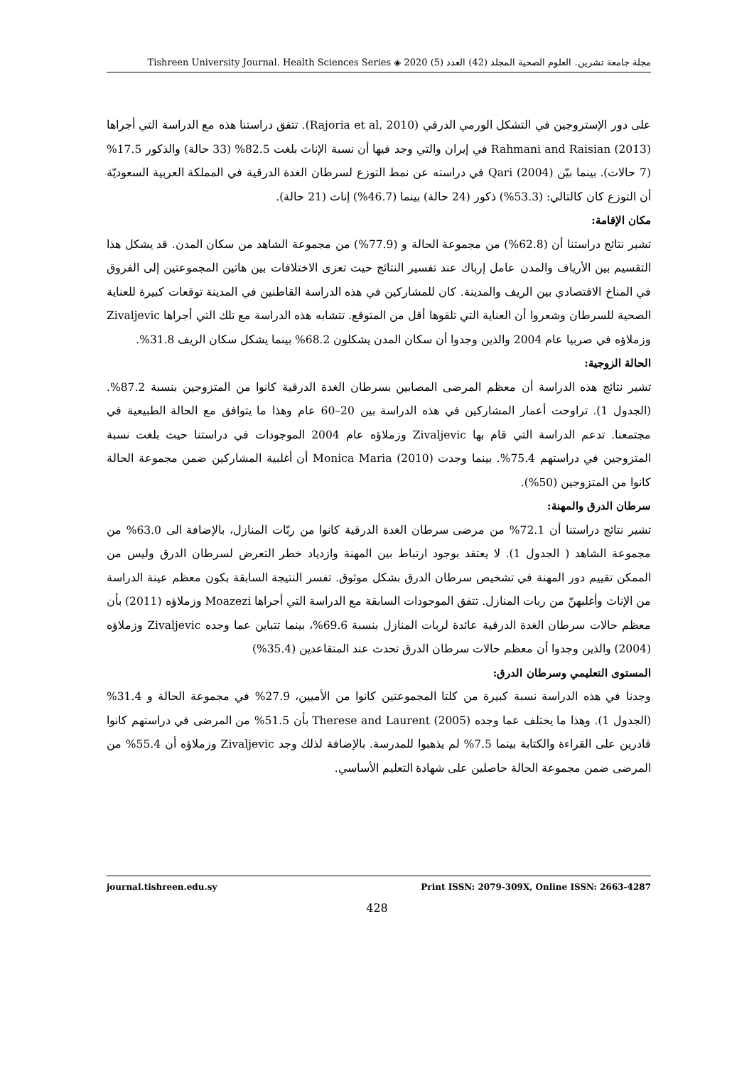مجلة جامعة تشرين. العلوم الصحية المجلد (42) العدد (5) 2020 ◈ Tishreen University Journal. Health Sciences Series
على دور الإستروجين في التشكل الورمي الدرقي (Rajoria et al, 2010). تتفق دراستنا هذه مع الدراسة التي أجراها Rahmani and Raisian (2013) في إيران والتي وجد فيها أن نسبة الإناث بلغت 82.5% (33 حالة) والذكور 17.5% (7 حالات). بينما بيّن Qari (2004) في دراسته عن نمط التوزع لسرطان الغدة الدرقية في المملكة العربية السعوديّة أن التوزع كان كالتالي: (53.3%) ذكور (24 حالة) بينما (46.7%) إناث (21 حالة).
مكان الإقامة:
تشير نتائج دراستنا أن (62.8%) من مجموعة الحالة و (77.9%) من مجموعة الشاهد من سكان المدن. قد يشكل هذا التقسيم بين الأرياف والمدن عامل إرباك عند تفسير النتائج حيث تعزى الاختلافات بين هاتين المجموعتين إلى الفروق في المناخ الاقتصادي بين الريف والمدينة. كان للمشاركين في هذه الدراسة القاطنين في المدينة توقعات كبيرة للعناية الصحية للسرطان وشعروا أن العناية التي تلقوها أقل من المتوقع. تتشابه هذه الدراسة مع تلك التي أجراها Zivaljevic وزملاؤه في صربيا عام 2004 والذين وجدوا أن سكان المدن يشكلون 68.2% بينما يشكل سكان الريف 31.8%.
الحالة الزوجية:
تشير نتائج هذه الدراسة أن معظم المرضى المصابين بسرطان الغدة الدرقية كانوا من المتزوجين بنسبة 87.2%. (الجدول 1). تراوحت أعمار المشاركين في هذه الدراسة بين 20–60 عام وهذا ما يتوافق مع الحالة الطبيعية في مجتمعنا. تدعم الدراسة التي قام بها Zivaljevic وزملاؤه عام 2004 الموجودات في دراستنا حيث بلغت نسبة المتزوجين في دراستهم 75.4%. بينما وجدت Monica Maria (2010) أن أغلبية المشاركين ضمن مجموعة الحالة كانوا من المتزوجين (50%).
سرطان الدرق والمهنة:
تشير نتائج دراستنا أن 72.1% من مرضى سرطان الغدة الدرقية كانوا من ربّات المنازل، بالإضافة الى 63.0% من مجموعة الشاهد ( الجدول 1). لا يعتقد بوجود ارتباط بين المهنة وازدياد خطر التعرض لسرطان الدرق وليس من الممكن تقييم دور المهنة في تشخيص سرطان الدرق بشكل موثوق. تفسر النتيجة السابقة بكون معظم عينة الدراسة من الإناث وأغلبهنّ من ربات المنازل. تتفق الموجودات السابقة مع الدراسة التي أجراها Moazezi وزملاؤه (2011) بأن معظم حالات سرطان الغدة الدرقية عائدة لربات المنازل بنسبة 69.6%، بينما تتباين عما وجده Zivaljevic وزملاؤه (2004) والذين وجدوا أن معظم حالات سرطان الدرق تحدث عند المتقاعدين (35.4%)
المستوى التعليمي وسرطان الدرق:
وجدنا في هذه الدراسة نسبة كبيرة من كلتا المجموعتين كانوا من الأميين، 27.9% في مجموعة الحالة و 31.4% (الجدول 1). وهذا ما يختلف عما وجده Therese and Laurent (2005) بأن 51.5% من المرضى في دراستهم كانوا قادرين على القراءة والكتابة بينما 7.5% لم يذهبوا للمدرسة. بالإضافة لذلك وجد Zivaljevic وزملاؤه أن 55.4% من المرضى ضمن مجموعة الحالة حاصلين على شهادة التعليم الأساسي.
journal.tishreen.edu.sy Print ISSN: 2079-309X, Online ISSN: 2663-4287
428